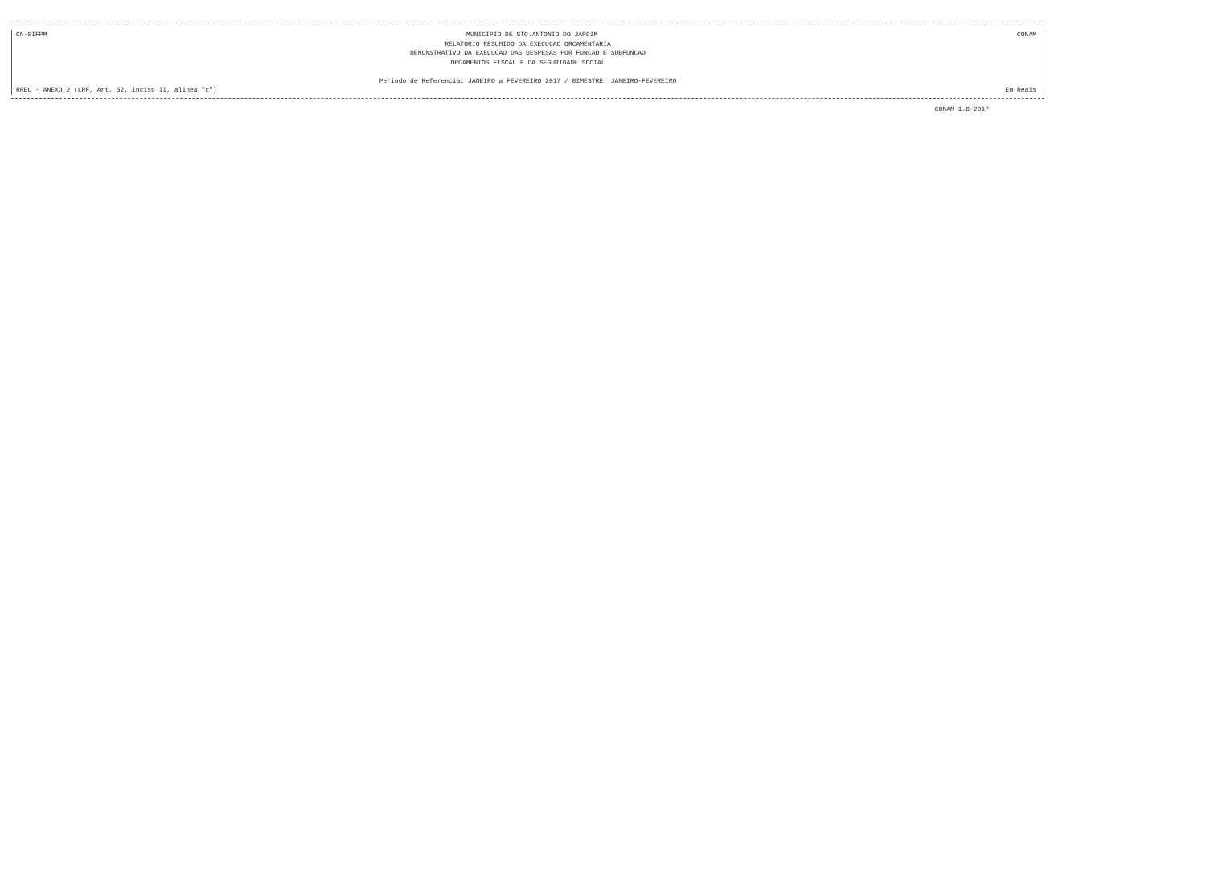CN-SIFPM MUNICIPIO DE STO.ANTONIO DO JARDIM CONAM
RELATORIO RESUMIDO DA EXECUCAO ORCAMENTARIA
DEMONSTRATIVO DA EXECUCAO DAS DESPESAS POR FUNCAO E SUBFUNCAO
ORCAMENTOS FISCAL E DA SEGURIDADE SOCIAL
Periodo de Referencia: JANEIRO a FEVEREIRO 2017 / BIMESTRE: JANEIRO-FEVEREIRO
RREO - ANEXO 2 (LRF, Art. 52, inciso II, alinea "c") Em Reais
CONAM 1.0-2017